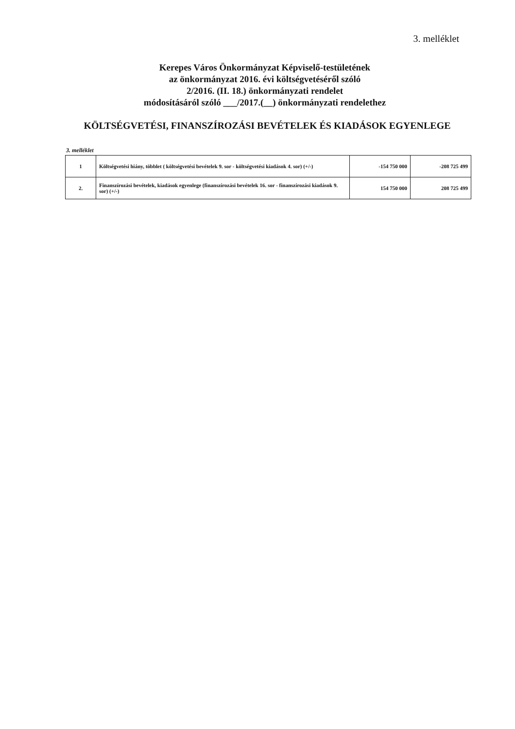3. melléklet
Kerepes Város Önkormányzat Képviselő-testületének
az önkormányzat 2016. évi költségvetéséről szóló
2/2016. (II. 18.) önkormányzati rendelet
módosításáról szóló ___/2017.(__) önkormányzati rendelethez
KÖLTSÉGVETÉSI, FINANSZÍROZÁSI BEVÉTELEK ÉS KIADÁSOK EGYENLEGE
3. melléklet
| 1 | Költségvetési hiány, többlet ( költségvetési bevételek 9. sor - költségvetési kiadások 4. sor) (+/-) | -154 750 000 | -208 725 499 |
| 2. | Finanszírozási bevételek, kiadások egyenlege (finanszírozási bevételek 16. sor - finanszírozási kiadások 9. sor) (+/-) | 154 750 000 | 208 725 499 |